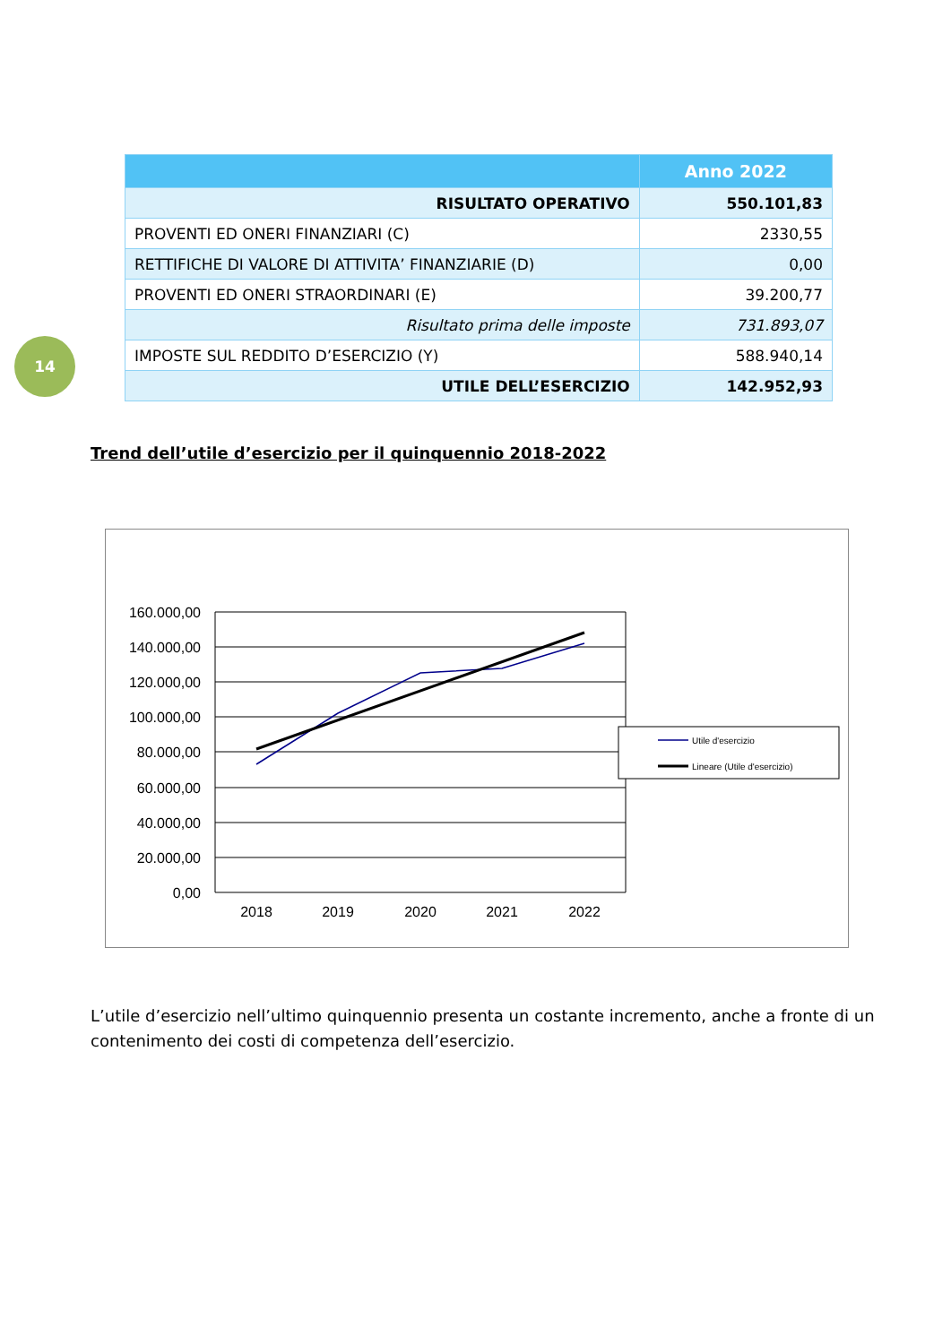14
| | Anno 2022 |
| --- | --- |
| RISULTATO OPERATIVO | 550.101,83 |
| PROVENTI ED ONERI FINANZIARI (C) | 2330,55 |
| RETTIFICHE DI VALORE DI ATTIVITA’ FINANZIARIE (D) | 0,00 |
| PROVENTI ED ONERI STRAORDINARI (E) | 39.200,77 |
| Risultato prima delle imposte | 731.893,07 |
| IMPOSTE SUL REDDITO D’ESERCIZIO (Y) | 588.940,14 |
| UTILE DELL’ESERCIZIO | 142.952,93 |
Trend dell’utile d’esercizio per il quinquennio 2018-2022
160.000,00
140.000,00
120.000,00
100.000,00
80.000,00
60.000,00
40.000,00
20.000,00
0,00
2018
2019
2020
2021
2022
Utile d'esercizio
Lineare (Utile d'esercizio)
L’utile d’esercizio nell’ultimo quinquennio presenta un costante incremento, anche a fronte di un contenimento dei costi di competenza dell’esercizio.